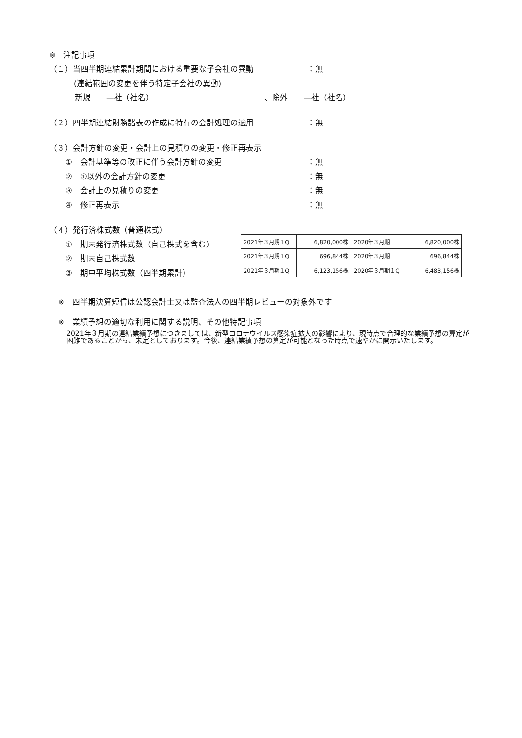※　注記事項
（１）当四半期連結累計期間における重要な子会社の異動 ：無
(連結範囲の変更を伴う特定子会社の異動)
新規　　—社（社名） 、除外　　—社（社名）
（２）四半期連結財務諸表の作成に特有の会計処理の適用 ：無
（３）会計方針の変更・会計上の見積りの変更・修正再表示
①　会計基準等の改正に伴う会計方針の変更 ：無
②　①以外の会計方針の変更 ：無
③　会計上の見積りの変更 ：無
④　修正再表示 ：無
（４）発行済株式数（普通株式）
①　期末発行済株式数（自己株式を含む）
②　期末自己株式数
③　期中平均株式数（四半期累計）
| 2021年３月期１Q | 6,820,000株 | 2020年３月期 | 6,820,000株 |
| 2021年３月期１Q | 696,844株 | 2020年３月期 | 696,844株 |
| 2021年３月期１Q | 6,123,156株 | 2020年３月期１Q | 6,483,156株 |
※　四半期決算短信は公認会計士又は監査法人の四半期レビューの対象外です
※　業績予想の適切な利用に関する説明、その他特記事項
2021年３月期の連結業績予想につきましては、新型コロナウイルス感染症拡大の影響により、現時点で合理的な業績予想の算定が困難であることから、未定としております。今後、連結業績予想の算定が可能となった時点で速やかに開示いたします。